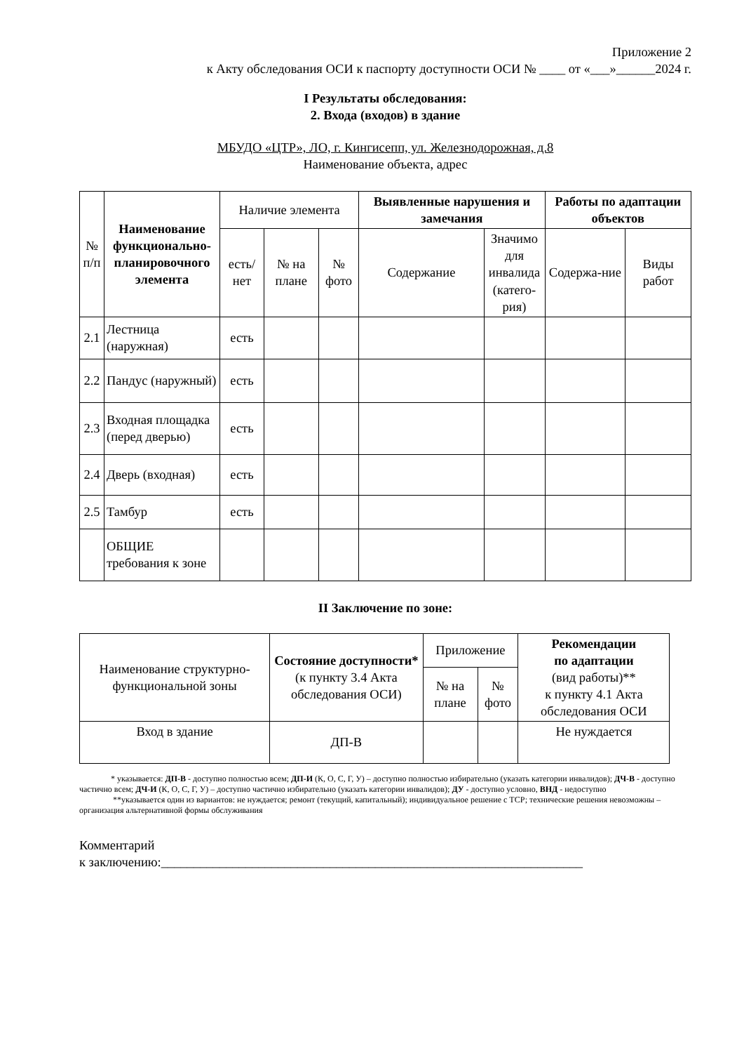Приложение 2
к Акту обследования ОСИ к паспорту доступности ОСИ № ____ от «___»______2024 г.
I Результаты обследования:
2. Входа (входов) в здание
МБУДО «ЦТР», ЛО, г. Кингисепп, ул. Железнодорожная, д.8
Наименование объекта, адрес
| № п/п | Наименование функционально-планировочного элемента | Наличие элемента | | | Выявленные нарушения и замечания | | Работы по адаптации объектов | |
| --- | --- | --- | --- | --- | --- | --- | --- | --- |
| | | есть/ нет | № на плане | № фото | Содержание | Значимо для инвалида (катего-рия) | Содержа-ние | Виды работ |
| 2.1 | Лестница (наружная) | есть | | | | | | |
| 2.2 | Пандус (наружный) | есть | | | | | | |
| 2.3 | Входная площадка (перед дверью) | есть | | | | | | |
| 2.4 | Дверь (входная) | есть | | | | | | |
| 2.5 | Тамбур | есть | | | | | | |
| | ОБЩИЕ требования к зоне | | | | | | | |
II Заключение по зоне:
| Наименование структурно-функциональной зоны | Состояние доступности* (к пункту 3.4 Акта обследования ОСИ) | Приложение | | Рекомендации по адаптации (вид работы)** к пункту 4.1 Акта обследования ОСИ |
| --- | --- | --- | --- | --- |
| | | № на плане | № фото | |
| Вход в здание | ДП-В | | | Не нуждается |
* указывается: ДП-В - доступно полностью всем; ДП-И (К, О, С, Г, У) – доступно полностью избирательно (указать категории инвалидов); ДЧ-В - доступно частично всем; ДЧ-И (К, О, С, Г, У) – доступно частично избирательно (указать категории инвалидов); ДУ - доступно условно, ВНД - недоступно
**указывается один из вариантов: не нуждается; ремонт (текущий, капитальный); индивидуальное решение с ТСР; технические решения невозможны – организация альтернативной формы обслуживания
Комментарий
к заключению:_________________________________________________________________